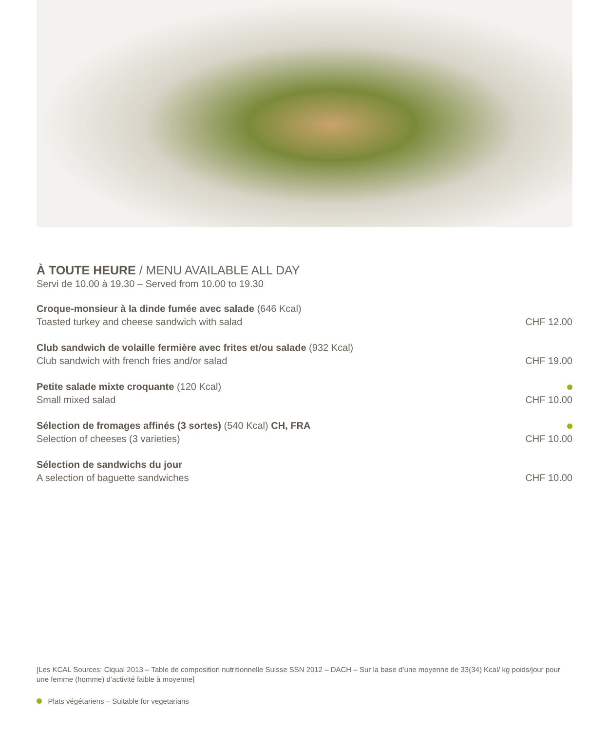À TOUTE HEURE / MENU AVAILABLE ALL DAY
Servi de 10.00 à 19.30 – Served from 10.00 to 19.30
Croque-monsieur à la dinde fumée avec salade (646 Kcal)
Toasted turkey and cheese sandwich with salad
CHF 12.00
Club sandwich de volaille fermière avec frites et/ou salade (932 Kcal)
Club sandwich with french fries and/or salad
CHF 19.00
Petite salade mixte croquante (120 Kcal)
Small mixed salad
CHF 10.00
Sélection de fromages affinés (3 sortes) (540 Kcal) CH, FRA
Selection of cheeses (3 varieties)
CHF 10.00
Sélection de sandwichs du jour
A selection of baguette sandwiches
CHF 10.00
[Les KCAL Sources: Ciqual 2013 – Table de composition nutritionnelle Suisse SSN 2012 – DACH – Sur la base d’une moyenne de 33(34) Kcal/ kg poids/jour pour une femme (homme) d’activité faible à moyenne]
Plats végétariens – Suitable for vegetarians